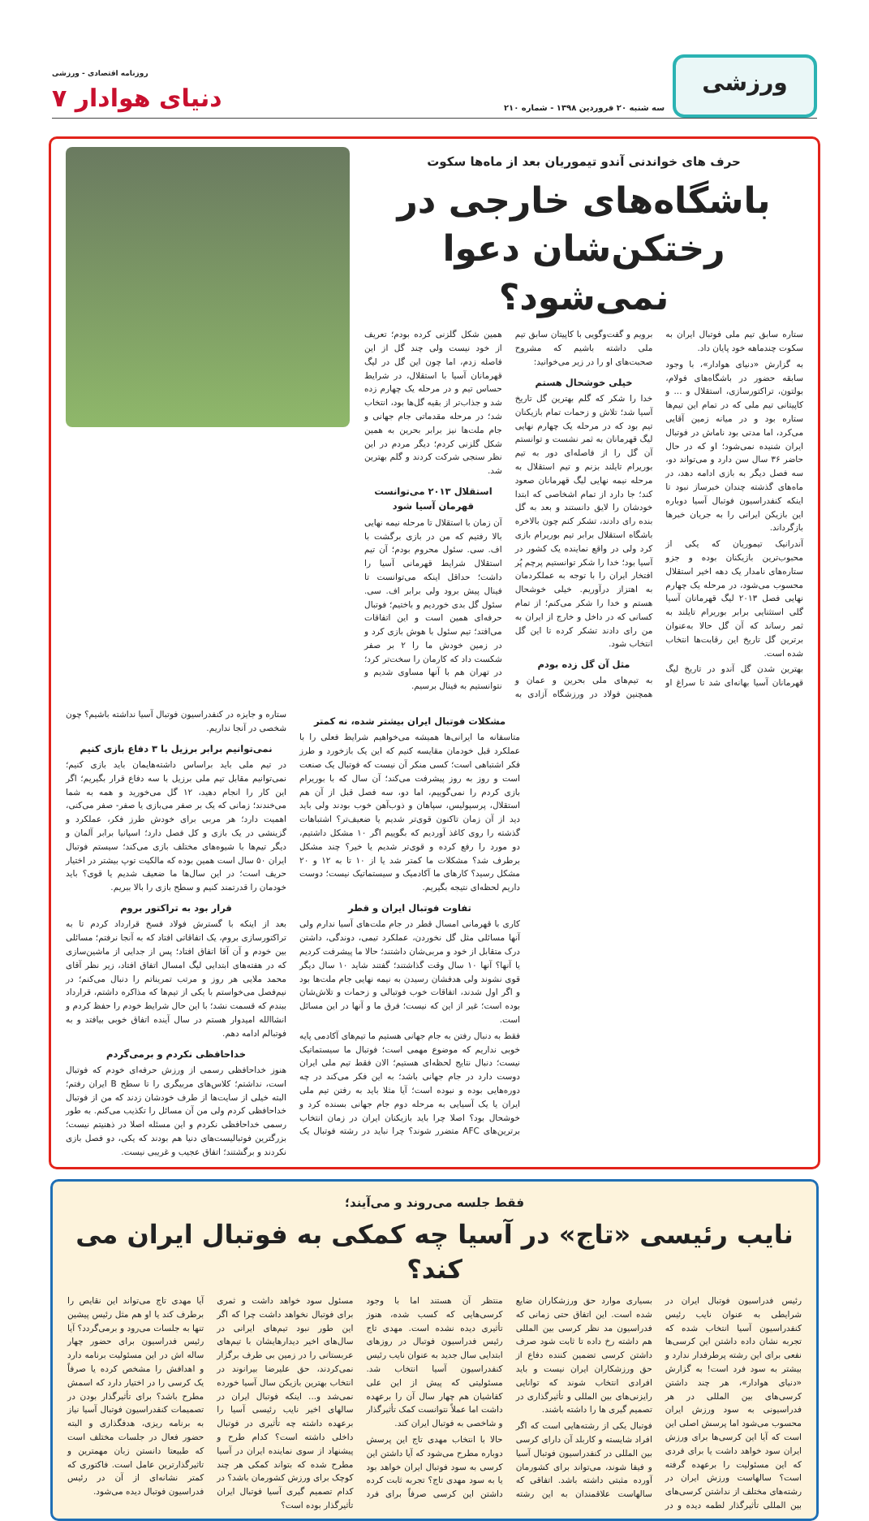ورزشی
سه شنبه ۲۰ فروردین ۱۳۹۸ - شماره ۲۱۰
روزنامه اقتصادی - ورزشی
دنیای هوادار ۷
حرف های خواندنی آندو تیموریان بعد از ماه‌ها سکوت
باشگاه‌های خارجی در رختکن‌شان دعوا نمی‌شود؟
ستاره سابق تیم ملی فوتبال ایران به سکوت چندماهه خود پایان داد.
به گزارش «دنیای هوادار»، با وجود سابقه حضور در باشگاه‌های فولام، بولتون، تراکتورسازی، استقلال و ... و کاپیتانی تیم ملی که در تمام این تیم‌ها ستاره بود و در میانه زمین آقایی می‌کرد، اما مدتی بود ناماش در فوتبال ایران شنیده نمی‌شود؛ او که در حال حاضر ۳۶ سال سن دارد و می‌تواند دو، سه فصل دیگر به بازی ادامه دهد، در ماه‌های گذشته چندان خبرساز نبود تا اینکه کنفدراسیون فوتبال آسیا دوباره این بازیکن ایرانی را به جریان خبرها بازگرداند.
آندرانیک تیموریان که یکی از محبوب‌ترین بازیکنان بوده و جزو ستاره‌های نامدار یک دهه اخیر استقلال محسوب می‌شود، در مرحله یک چهارم نهایی فصل ۲۰۱۳ لیگ قهرمانان آسیا گلی استثنایی برابر بوریرام تایلند به ثمر رساند که آن گل حالا به‌عنوان برترین گل تاریخ این رقابت‌ها انتخاب شده است.
بهترین شدن گل آندو در تاریخ لیگ قهرمانان آسیا بهانه‌ای شد تا سراغ او برویم و گفت‌وگویی با کاپیتان سابق تیم ملی داشته باشیم که مشروح صحبت‌های او را در زیر می‌خوانید:
خیلی خوشحال هستم
خدا را شکر که گلم بهترین گل تاریخ آسیا شد؛ تلاش و زحمات تمام بازیکنان تیم بود که در مرحله یک چهارم نهایی لیگ قهرمانان به ثمر نشست و توانستم آن گل را از فاصله‌ای دور به تیم بوریرام تایلند بزنم و تیم استقلال به مرحله نیمه نهایی لیگ قهرمانان صعود کند؛ جا دارد از تمام اشخاصی که ابتدا خودشان را لایق دانستند و بعد به گل بنده رای دادند، تشکر کنم چون بالاخره باشگاه استقلال برابر تیم بوریرام بازی کرد ولی در واقع نماینده یک کشور در آسیا بود؛ خدا را شکر توانستیم پرچم پُر افتخار ایران را با توجه به عملکردمان به اهتزاز درآوریم. خیلی خوشحال هستم و خدا را شکر می‌کنم؛ از تمام کسانی که در داخل و خارج از ایران به من رای دادند تشکر کرده تا این گل انتخاب شود.
مثل آن گل زده بودم
به تیم‌های ملی بحرین و عمان و همچنین فولاد در ورزشگاه آزادی به همین شکل گلزنی کرده بودم؛ تعریف از خود نیست ولی چند گل از این فاصله زدم، اما چون این گل در لیگ قهرمانان آسیا با استقلال، در شرایط حساس تیم و در مرحله یک چهارم زده شد و جذاب‌تر از بقیه گل‌ها بود، انتخاب شد؛ در مرحله مقدماتی جام جهانی و جام ملت‌ها نیز برابر بحرین به همین شکل گلزنی کردم؛ دیگر مردم در این نظر سنجی شرکت کردند و گلم بهترین شد.
استقلال ۲۰۱۳ می‌توانست قهرمان آسیا شود
آن زمان با استقلال تا مرحله نیمه نهایی بالا رفتیم که من در بازی برگشت با اف. سی. سئول محروم بودم؛ آن تیم استقلال شرایط قهرمانی آسیا را داشت؛ حداقل اینکه می‌توانست تا فینال پیش برود ولی برابر اف. سی. سئول گل بدی خوردیم و باختیم؛ فوتبال حرفه‌ای همین است و این اتفاقات می‌افتد؛ تیم سئول با هوش بازی کرد و در زمین خودش ما را ۲ بر صفر شکست داد که کارمان را سخت‌تر کرد؛ در تهران هم با آنها مساوی شدیم و نتوانستیم به فینال برسیم.
مشکلات فوتبال ایران بیشتر شده، نه کمتر
متاسفانه ما ایرانی‌ها همیشه می‌خواهیم شرایط فعلی را با عملکرد قبل خودمان مقایسه کنیم که این یک بازخورد و طرز فکر اشتباهی است؛ کسی منکر آن نیست که فوتبال یک صنعت است و روز به روز پیشرفت می‌کند؛ آن سال که با بوریرام بازی کردم را نمی‌گوییم، اما دو، سه فصل قبل از آن هم استقلال، پرسپولیس، سپاهان و ذوب‌آهن خوب بودند ولی باید دید از آن زمان تاکنون قوی‌تر شدیم یا ضعیف‌تر؟ اشتباهات گذشته را روی کاغذ آوردیم که بگوییم اگر ۱۰ مشکل داشتیم، دو مورد را رفع کرده و قوی‌تر شدیم یا خیر؟ چند مشکل برطرف شد؟ مشکلات ما کمتر شد یا از ۱۰ تا به ۱۲ و ۲۰ مشکل رسید؟ کارهای ما آکادمیک و سیستماتیک نیست؛ دوست داریم لحظه‌ای نتیجه بگیریم.
تفاوت فوتبال ایران و قطر
کاری با قهرمانی امسال قطر در جام ملت‌های آسیا ندارم ولی آنها مسائلی مثل گل نخوردن، عملکرد تیمی، دوندگی، داشتن درک متقابل از خود و مربی‌شان داشتند؛ حالا ما پیشرفت کردیم یا آنها؟ آنها ۱۰ سال وقت گذاشتند؛ گفتند شاید ۱۰ سال دیگر قوی نشوند ولی هدفشان رسیدن به نیمه نهایی جام ملت‌ها بود و اگر اول شدند، اتفاقات خوب فوتبالی و زحمات و تلاش‌شان بوده است؛ غیر از این که نیست؛ فرق ما و آنها در این مسائل است.
فقط به دنبال رفتن به جام جهانی هستیم ما تیم‌های آکادمی پایه خوبی نداریم که موضوع مهمی است؛ فوتبال ما سیستماتیک نیست؛ دنبال نتایج لحظه‌ای هستیم؛ الان فقط تیم ملی ایران دوست دارد در جام جهانی باشد؛ به این فکر می‌کند در چه دوره‌هایی بوده و نبوده است؛ آیا مثلا باید به رفتن تیم ملی ایران یا یک آسیایی به مرحله دوم جام جهانی بسنده کرد و خوشحال بود؟ اصلا چرا باید بازیکنان ایران در زمان انتخاب برترین‌های AFC متضرر شوند؟ چرا نباید در رشته فوتبال یک ستاره و جایزه در کنفدراسیون فوتبال آسیا نداشته باشیم؟ چون شخصی در آنجا نداریم.
نمی‌توانیم برابر برزیل با ۳ دفاع بازی کنیم
در تیم ملی باید براساس داشته‌هایمان باید بازی کنیم؛ نمی‌توانیم مقابل تیم ملی برزیل با سه دفاع قرار بگیریم؛ اگر این کار را انجام دهید، ۱۲ گل می‌خورید و همه به شما می‌خندند؛ زمانی که یک بر صفر می‌بازی یا صفر- صفر می‌کنی، اهمیت دارد؛ هر مربی برای خودش طرز فکر، عملکرد و گزینشی در یک بازی و کل فصل دارد؛ اسپانیا برابر آلمان و دیگر تیم‌ها با شیوه‌های مختلف بازی می‌کند؛ سیستم فوتبال ایران ۵۰ سال است همین بوده که مالکیت توپ بیشتر در اختیار حریف است؛ در این سال‌ها ما ضعیف شدیم یا قوی؟ باید خودمان را قدرتمند کنیم و سطح بازی را بالا ببریم.
قرار بود به تراکتور بروم
بعد از اینکه با گسترش فولاد فسخ قرارداد کردم تا به تراکتورسازی بروم، یک اتفاقاتی افتاد که به آنجا نرفتم؛ مسائلی بین خودم و آن آقا اتفاق افتاد؛ پس از جدایی از ماشین‌سازی که در هفته‌های ابتدایی لیگ امسال اتفاق افتاد، زیر نظر آقای محمد ملایی هر روز و مرتب تمریناتم را دنبال می‌کنم؛ در نیم‌فصل می‌خواستم با یکی از تیم‌ها که مذاکره داشتم، قرارداد ببندم که قسمت نشد؛ با این حال شرایط خودم را حفظ کردم و انشاالله امیدوار هستم در سال آینده اتفاق خوبی بیافتد و به فوتبالم ادامه دهم.
خداحافظی نکردم و برمی‌گردم
هنوز خداحافظی رسمی از ورزش حرفه‌ای خودم که فوتبال است، نداشتم؛ کلاس‌های مربیگری را تا سطح B ایران رفتم؛ البته خیلی از سایت‌ها از طرف خودشان زدند که من از فوتبال خداحافظی کردم ولی من آن مسائل را تکذیب می‌کنم. به طور رسمی خداحافظی نکردم و این مسئله اصلا در ذهنیتم نیست؛ بزرگترین فوتبالیست‌های دنیا هم بودند که یکی، دو فصل بازی نکردند و برگشتند؛ اتفاق عجیب و غریبی نیست.
فقط جلسه می‌روند و می‌آیند؛
نایب رئیسی «تاج» در آسیا چه کمکی به فوتبال ایران می کند؟
رئیس فدراسیون فوتبال ایران در شرایطی به عنوان نایب رئیس کنفدراسیون آسیا انتخاب شده که تجربه نشان داده داشتن این کرسی‌ها نفعی برای این رشته پرطرفدار ندارد و بیشتر به سود فرد است! به گزارش «دنیای هوادار»، هر چند داشتن کرسی‌های بین المللی در هر فدراسیونی به سود ورزش ایران محسوب می‌شود اما پرسش اصلی این است که آیا این کرسی‌ها برای ورزش ایران سود خواهد داشت یا برای فردی که این مسئولیت را برعهده گرفته است؟ سالهاست ورزش ایران در رشته‌های مختلف از نداشتن کرسی‌های بین المللی تأثیرگذار لطمه دیده و در بسیاری موارد حق ورزشکاران ضایع شده است. این اتفاق حتی زمانی که فدراسیون مد نظر کرسی بین المللی هم داشته رخ داده تا ثابت شود صرف داشتن کرسی تضمین کننده دفاع از حق ورزشکاران ایران نیست و باید افرادی انتخاب شوند که توانایی رایزنی‌های بین المللی و تأثیرگذاری در تصمیم گیری ها را داشته باشند.
فوتبال یکی از رشته‌هایی است که اگر افراد شایسته و کاربلد آن دارای کرسی بین المللی در کنفدراسیون فوتبال آسیا و فیفا شوند، می‌تواند برای کشورمان آورده مثبتی داشته باشد. اتفاقی که سالهاست علاقمندان به این رشته منتظر آن هستند اما با وجود کرسی‌هایی که کسب شده، هنوز تأثیری دیده نشده است. مهدی تاج رئیس فدراسیون فوتبال در روزهای ابتدایی سال جدید به عنوان نایب رئیس کنفدراسیون آسیا انتخاب شد. مسئولیتی که پیش از این علی کفاشیان هم چهار سال آن را برعهده داشت اما عملاً نتوانست کمک تأثیرگذار و شاخصی به فوتبال ایران کند.
حالا با انتخاب مهدی تاج این پرسش دوباره مطرح می‌شود که آیا داشتن این کرسی به سود فوتبال ایران خواهد بود یا به سود مهدی تاج؟ تجربه ثابت کرده داشتن این کرسی صرفاً برای فرد مسئول سود خواهد داشت و ثمری برای فوتبال نخواهد داشت چرا که اگر این طور نبود تیم‌های ایرانی در سال‌های اخیر دیدارهایشان با تیم‌های عربستانی را در زمین بی طرف برگزار نمی‌کردند، حق علیرضا بیرانوند در انتخاب بهترین بازیکن سال آسیا خورده نمی‌شد و... اینکه فوتبال ایران در سالهای اخیر نایب رئیسی آسیا را برعهده داشته چه تأثیری در فوتبال داخلی داشته است؟ کدام طرح و پیشنهاد از سوی نماینده ایران در آسیا مطرح شده که بتواند کمکی هر چند کوچک برای ورزش کشورمان باشد؟ در کدام تصمیم گیری آسیا فوتبال ایران تأثیرگذار بوده است؟
آیا مهدی تاج می‌تواند این نقایص را برطرف کند یا او هم مثل رئیس پیشین تنها به جلسات می‌رود و برمی‌گردد؟ آیا رئیس فدراسیون برای حضور چهار ساله اش در این مسئولیت برنامه دارد و اهدافش را مشخص کرده یا صرفاً یک کرسی را در اختیار دارد که اسمش مطرح باشد؟ برای تأثیرگذار بودن در تصمیمات کنفدراسیون فوتبال آسیا نیاز به برنامه ریزی، هدفگذاری و البته حضور فعال در جلسات مختلف است که طبیعتا دانستن زبان مهمترین و تاثیرگذارترین عامل است. فاکتوری که کمتر نشانه‌ای از آن در رئیس فدراسیون فوتبال دیده می‌شود.